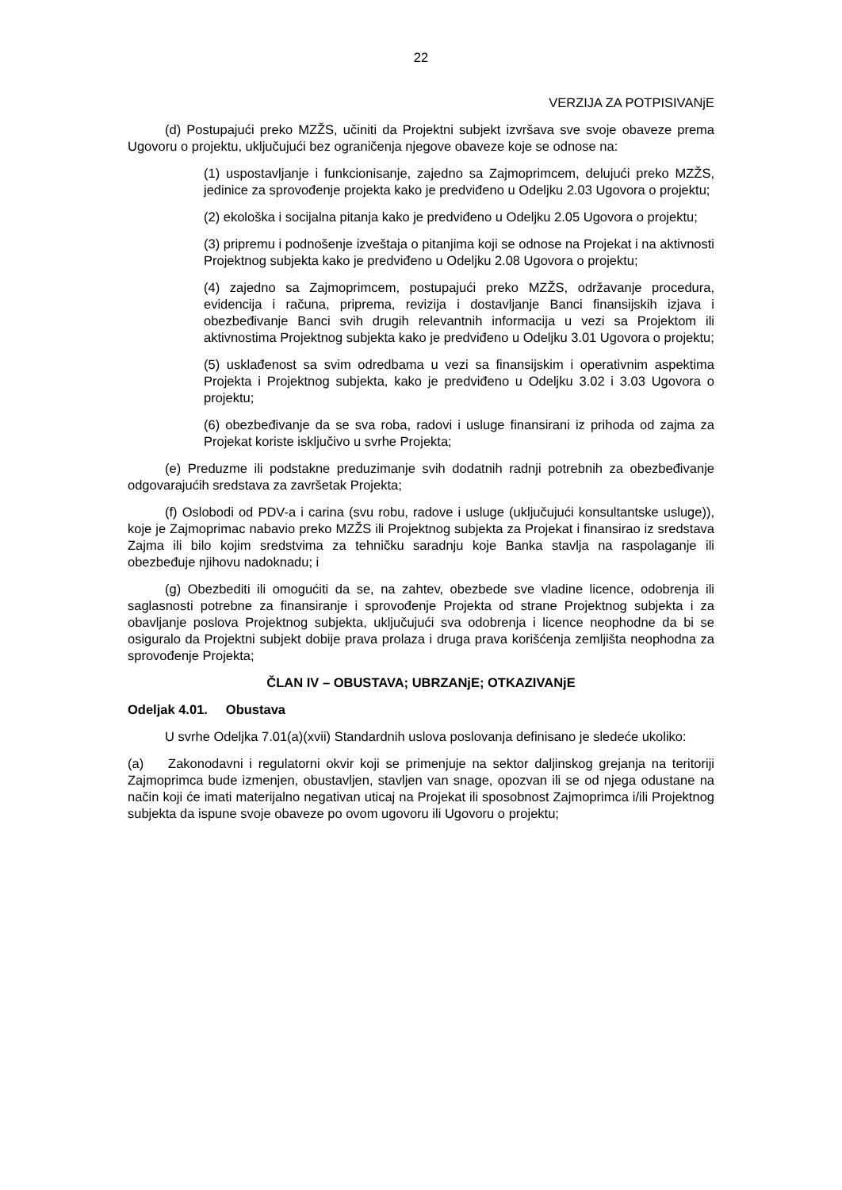22
VERZIJA ZA POTPISIVANjE
(d) Postupajući preko MZŽS, učiniti da Projektni subjekt izvršava sve svoje obaveze prema Ugovoru o projektu, uključujući bez ograničenja njegove obaveze koje se odnose na:
(1) uspostavljanje i funkcionisanje, zajedno sa Zajmoprimcem, delujući preko MZŽS, jedinice za sprovođenje projekta kako je predviđeno u Odeljku 2.03 Ugovora o projektu;
(2) ekološka i socijalna pitanja kako je predviđeno u Odeljku 2.05 Ugovora o projektu;
(3) pripremu i podnošenje izveštaja o pitanjima koji se odnose na Projekat i na aktivnosti Projektnog subjekta kako je predviđeno u Odeljku 2.08 Ugovora o projektu;
(4) zajedno sa Zajmoprimcem, postupajući preko MZŽS, održavanje procedura, evidencija i računa, priprema, revizija i dostavljanje Banci finansijskih izjava i obezbeđivanje Banci svih drugih relevantnih informacija u vezi sa Projektom ili aktivnostima Projektnog subjekta kako je predviđeno u Odeljku 3.01 Ugovora o projektu;
(5) usklađenost sa svim odredbama u vezi sa finansijskim i operativnim aspektima Projekta i Projektnog subjekta, kako je predviđeno u Odeljku 3.02 i 3.03 Ugovora o projektu;
(6) obezbeđivanje da se sva roba, radovi i usluge finansirani iz prihoda od zajma za Projekat koriste isključivo u svrhe Projekta;
(e) Preduzme ili podstakne preduzimanje svih dodatnih radnji potrebnih za obezbeđivanje odgovarajućih sredstava za završetak Projekta;
(f) Oslobodi od PDV-a i carina (svu robu, radove i usluge (uključujući konsultantske usluge)), koje je Zajmoprimac nabavio preko MZŽS ili Projektnog subjekta za Projekat i finansirao iz sredstava Zajma ili bilo kojim sredstvima za tehničku saradnju koje Banka stavlja na raspolaganje ili obezbeđuje njihovu nadoknadu; i
(g) Obezbediti ili omogućiti da se, na zahtev, obezbede sve vladine licence, odobrenja ili saglasnosti potrebne za finansiranje i sprovođenje Projekta od strane Projektnog subjekta i za obavljanje poslova Projektnog subjekta, uključujući sva odobrenja i licence neophodne da bi se osiguralo da Projektni subjekt dobije prava prolaza i druga prava korišćenja zemljišta neophodna za sprovođenje Projekta;
ČLAN IV – OBUSTAVA; UBRZANjE; OTKAZIVANjE
Odeljak 4.01. Obustava
U svrhe Odeljka 7.01(a)(xvii) Standardnih uslova poslovanja definisano je sledeće ukoliko:
(a) Zakonodavni i regulatorni okvir koji se primenjuje na sektor daljinskog grejanja na teritoriji Zajmoprimca bude izmenjen, obustavljen, stavljen van snage, opozvan ili se od njega odustane na način koji će imati materijalno negativan uticaj na Projekat ili sposobnost Zajmoprimca i/ili Projektnog subjekta da ispune svoje obaveze po ovom ugovoru ili Ugovoru o projektu;